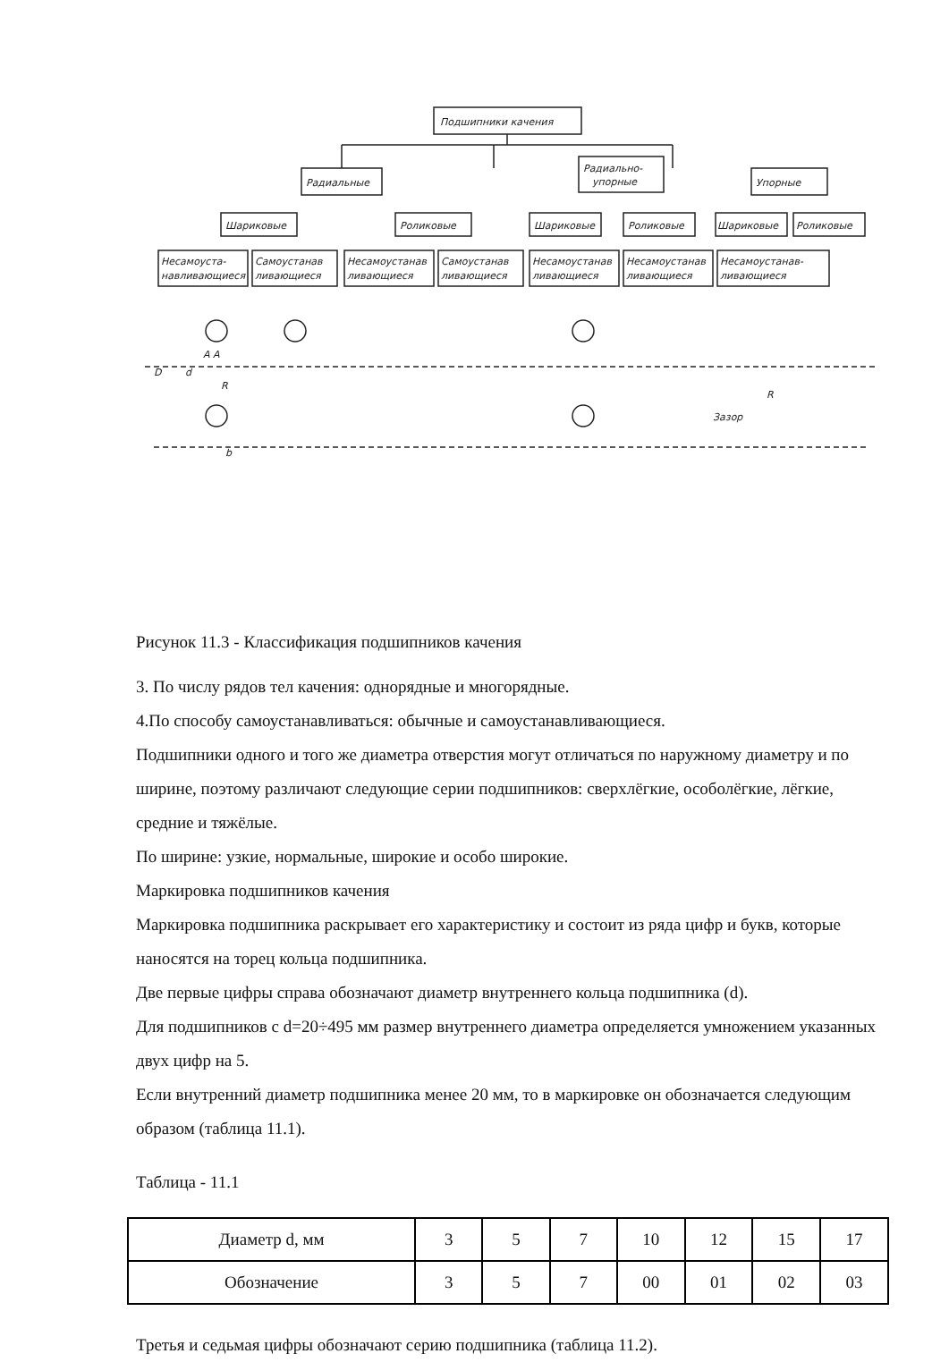Подшипники качения
Радиальные
Радиально-
упорные
Упорные
Шариковые
Роликовые
Шариковые
Роликовые
Шариковые
Роликовые
Несамоуста-
навливающиеся
Самоустанав
ливающиеся
Несамоустанав
ливающиеся
Самоустанав
ливающиеся
Несамоустанав
ливающиеся
Несамоустанав
ливающиеся
Несамоустанав-
ливающиеся
D
d
b
A A
R
Зазор
R
Рисунок 11.3 - Классификация подшипников качения
3. По числу рядов тел качения: однорядные и многорядные.
4.По способу самоустанавливаться: обычные и самоустанавливающиеся.
Подшипники одного и того же диаметра отверстия могут отличаться по наружному диаметру и по ширине, поэтому различают следующие серии подшипников: сверхлёгкие, особолёгкие, лёгкие, средние и тяжёлые.
По ширине: узкие, нормальные, широкие и особо широкие.
Маркировка подшипников качения
Маркировка подшипника раскрывает его характеристику и состоит из ряда цифр и букв, которые наносятся на торец кольца подшипника.
Две первые цифры справа обозначают диаметр внутреннего кольца подшипника (d).
Для подшипников с d=20÷495 мм размер внутреннего диаметра определяется умножением указанных двух цифр на 5.
Если внутренний диаметр подшипника менее 20 мм, то в маркировке он обозначается следующим образом (таблица 11.1).
Таблица - 11.1
| Диаметр d, мм | 3 | 5 | 7 | 10 | 12 | 15 | 17 |
| Обозначение | 3 | 5 | 7 | 00 | 01 | 02 | 03 |
Третья и седьмая цифры обозначают серию подшипника (таблица 11.2).